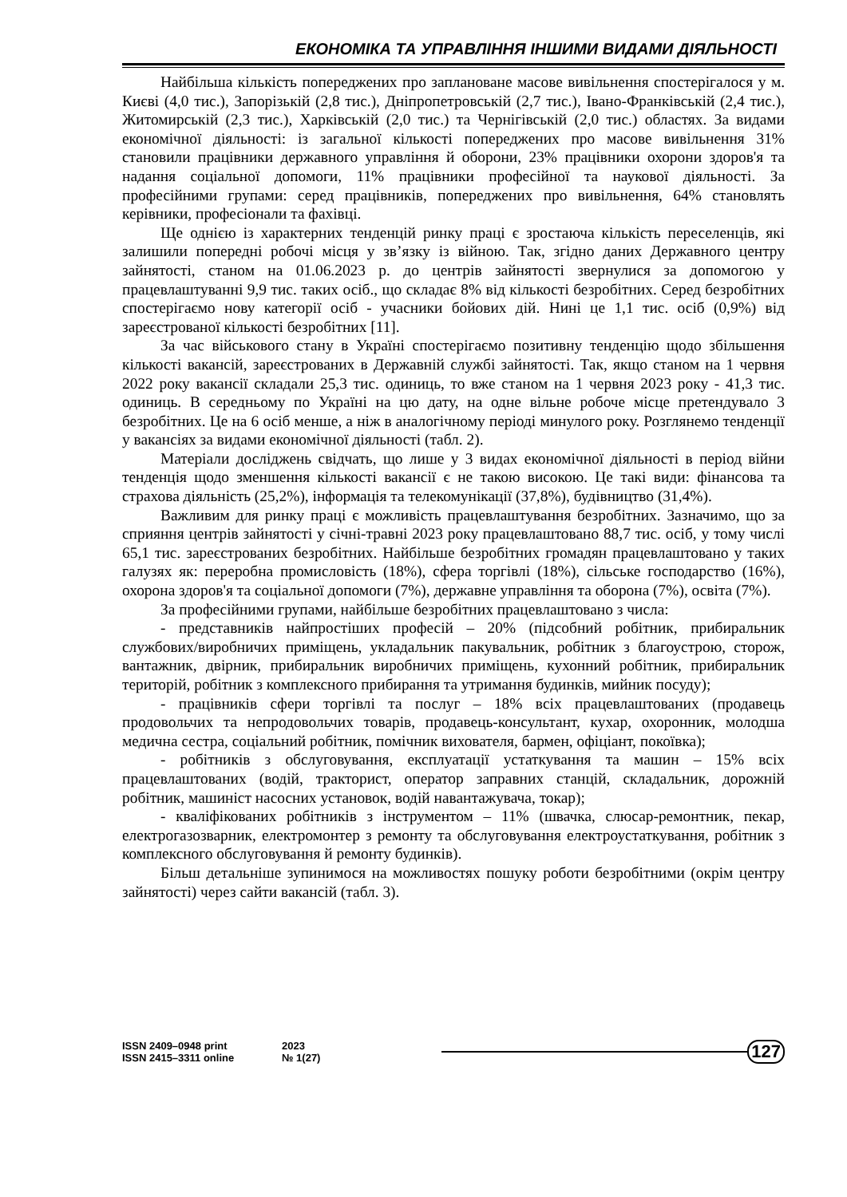ЕКОНОМІКА ТА УПРАВЛІННЯ ІНШИМИ ВИДАМИ ДІЯЛЬНОСТІ
Найбільша кількість попереджених про заплановане масове вивільнення спостерігалося у м. Києві (4,0 тис.), Запорізькій (2,8 тис.), Дніпропетровській (2,7 тис.), Івано-Франківській (2,4 тис.), Житомирській (2,3 тис.), Харківській (2,0 тис.) та Чернігівській (2,0 тис.) областях. За видами економічної діяльності: із загальної кількості попереджених про масове вивільнення 31% становили працівники державного управління й оборони, 23% працівники охорони здоров'я та надання соціальної допомоги, 11% працівники професійної та наукової діяльності. За професійними групами: серед працівників, попереджених про вивільнення, 64% становлять керівники, професіонали та фахівці.
Ще однією із характерних тенденцій ринку праці є зростаюча кількість переселенців, які залишили попередні робочі місця у зв’язку із війною. Так, згідно даних Державного центру зайнятості, станом на 01.06.2023 р. до центрів зайнятості звернулися за допомогою у працевлаштуванні 9,9 тис. таких осіб., що складає 8% від кількості безробітних. Серед безробітних спостерігаємо нову категорії осіб - учасники бойових дій. Нині це 1,1 тис. осіб (0,9%) від зареєстрованої кількості безробітних [11].
За час військового стану в Україні спостерігаємо позитивну тенденцію щодо збільшення кількості вакансій, зареєстрованих в Державній службі зайнятості. Так, якщо станом на 1 червня 2022 року вакансії складали 25,3 тис. одиниць, то вже станом на 1 червня 2023 року - 41,3 тис. одиниць. В середньому по Україні на цю дату, на одне вільне робоче місце претендувало 3 безробітних. Це на 6 осіб менше, а ніж в аналогічному періоді минулого року. Розглянемо тенденції у вакансіях за видами економічної діяльності (табл. 2).
Матеріали досліджень свідчать, що лише у 3 видах економічної діяльності в період війни тенденція щодо зменшення кількості вакансії є не такою високою. Це такі види: фінансова та страхова діяльність (25,2%), інформація та телекомунікації (37,8%), будівництво (31,4%).
Важливим для ринку праці є можливість працевлаштування безробітних. Зазначимо, що за сприяння центрів зайнятості у січні-травні 2023 року працевлаштовано 88,7 тис. осіб, у тому числі 65,1 тис. зареєстрованих безробітних. Найбільше безробітних громадян працевлаштовано у таких галузях як: переробна промисловість (18%), сфера торгівлі (18%), сільське господарство (16%), охорона здоров'я та соціальної допомоги (7%), державне управління та оборона (7%), освіта (7%).
За професійними групами, найбільше безробітних працевлаштовано з числа:
- представників найпростіших професій – 20% (підсобний робітник, прибиральник службових/виробничих приміщень, укладальник пакувальник, робітник з благоустрою, сторож, вантажник, двірник, прибиральник виробничих приміщень, кухонний робітник, прибиральник територій, робітник з комплексного прибирання та утримання будинків, мийник посуду);
- працівників сфери торгівлі та послуг – 18% всіх працевлаштованих (продавець продовольчих та непродовольчих товарів, продавець-консультант, кухар, охоронник, молодша медична сестра, соціальний робітник, помічник вихователя, бармен, офіціант, покоївка);
- робітників з обслуговування, експлуатації устаткування та машин – 15% всіх працевлаштованих (водій, тракторист, оператор заправних станцій, складальник, дорожній робітник, машиніст насосних установок, водій навантажувача, токар);
- кваліфікованих робітників з інструментом – 11% (швачка, слюсар-ремонтник, пекар, електрогазозварник, електромонтер з ремонту та обслуговування електроустаткування, робітник з комплексного обслуговування й ремонту будинків).
Більш детальніше зупинимося на можливостях пошуку роботи безробітними (окрім центру зайнятості) через сайти вакансій (табл. 3).
ISSN 2409–0948 print
ISSN 2415–3311 online
2023
№ 1(27)
127